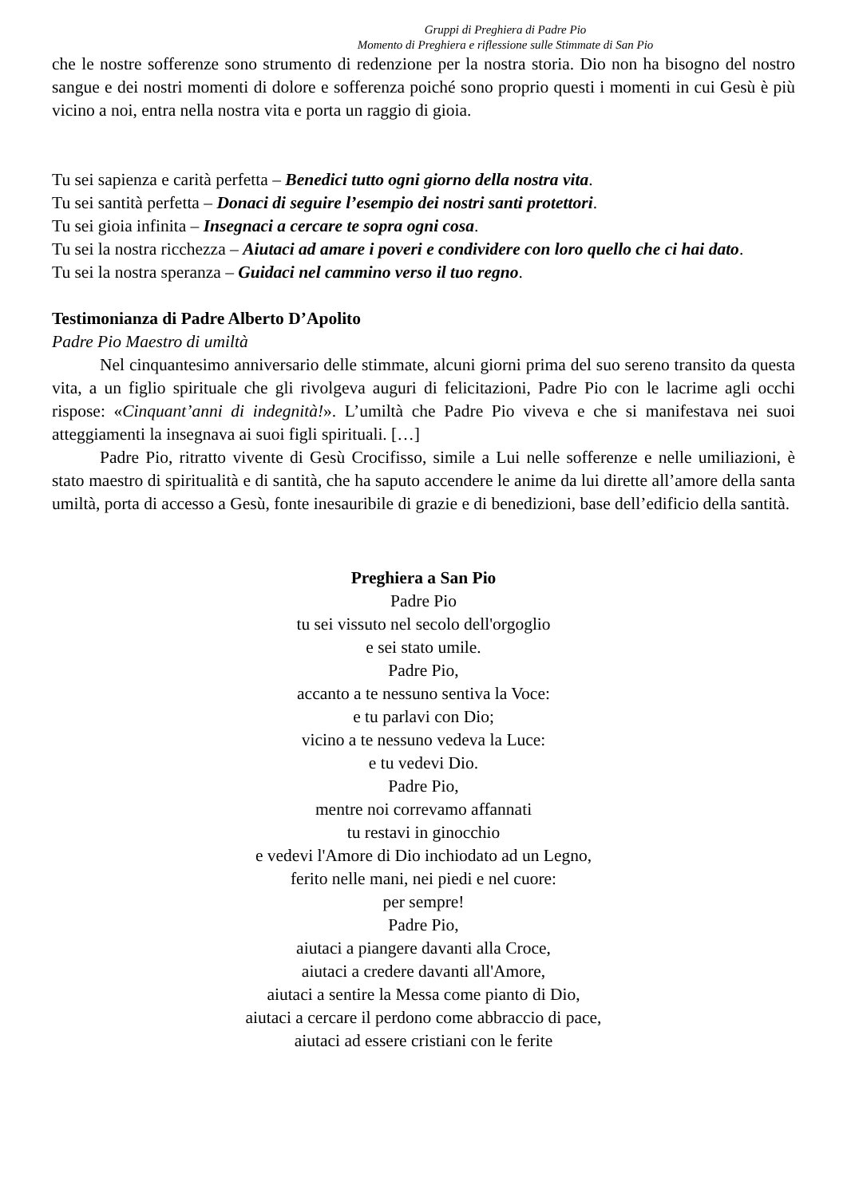Gruppi di Preghiera di Padre Pio
Momento di Preghiera e riflessione sulle Stimmate di San Pio
che le nostre sofferenze sono strumento di redenzione per la nostra storia. Dio non ha bisogno del nostro sangue e dei nostri momenti di dolore e sofferenza poiché sono proprio questi i momenti in cui Gesù è più vicino a noi, entra nella nostra vita e porta un raggio di gioia.
Tu sei sapienza e carità perfetta – Benedici tutto ogni giorno della nostra vita.
Tu sei santità perfetta – Donaci di seguire l’esempio dei nostri santi protettori.
Tu sei gioia infinita – Insegnaci a cercare te sopra ogni cosa.
Tu sei la nostra ricchezza – Aiutaci ad amare i poveri e condividere con loro quello che ci hai dato.
Tu sei la nostra speranza – Guidaci nel cammino verso il tuo regno.
Testimonianza di Padre Alberto D’Apolito
Padre Pio Maestro di umiltà
Nel cinquantesimo anniversario delle stimmate, alcuni giorni prima del suo sereno transito da questa vita, a un figlio spirituale che gli rivolgeva auguri di felicitazioni, Padre Pio con le lacrime agli occhi rispose: «Cinquant’anni di indegnità!». L’umiltà che Padre Pio viveva e che si manifestava nei suoi atteggiamenti la insegnava ai suoi figli spirituali. […]
Padre Pio, ritratto vivente di Gesù Crocifisso, simile a Lui nelle sofferenze e nelle umiliazioni, è stato maestro di spiritualità e di santità, che ha saputo accendere le anime da lui dirette all’amore della santa umiltà, porta di accesso a Gesù, fonte inesauribile di grazie e di benedizioni, base dell’edificio della santità.
Preghiera a San Pio
Padre Pio
tu sei vissuto nel secolo dell'orgoglio
e sei stato umile.
Padre Pio,
accanto a te nessuno sentiva la Voce:
e tu parlavi con Dio;
vicino a te nessuno vedeva la Luce:
e tu vedevi Dio.
Padre Pio,
mentre noi correvamo affannati
tu restavi in ginocchio
e vedevi l'Amore di Dio inchiodato ad un Legno,
ferito nelle mani, nei piedi e nel cuore:
per sempre!
Padre Pio,
aiutaci a piangere davanti alla Croce,
aiutaci a credere davanti all'Amore,
aiutaci a sentire la Messa come pianto di Dio,
aiutaci a cercare il perdono come abbraccio di pace,
aiutaci ad essere cristiani con le ferite